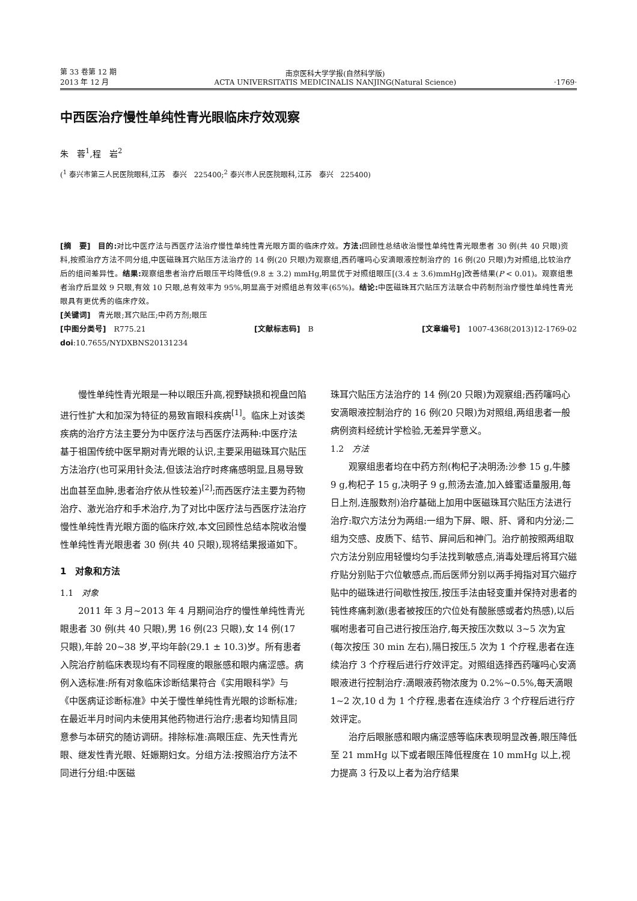第 33 卷第 12 期
2013 年 12 月
南京医科大学学报(自然科学版)
ACTA UNIVERSITATIS MEDICINALIS NANJING(Natural Science)
·1769·
中西医治疗慢性单纯性青光眼临床疗效观察
朱　蓉<sup>1</sup>,程　岩<sup>2</sup>
(<sup>1</sup> 泰兴市第三人民医院眼科,江苏　泰兴　225400;<sup>2</sup> 泰兴市人民医院眼科,江苏　泰兴　225400)
[摘　要]　目的: 对比中医疗法与西医疗法治疗慢性单纯性青光眼方面的临床疗效。方法: 回顾性总结收治慢性单纯性青光眼患者 30 例(共 40 只眼)资料,按照治疗方法不同分组,中医磁珠耳穴贴压方法治疗的 14 例(20 只眼)为观察组,西药噻吗心安滴眼液控制治疗的 16 例(20 只眼)为对照组,比较治疗后的组间差异性。结果: 观察组患者治疗后眼压平均降低(9.8 ± 3.2) mmHg,明显优于对照组眼压[(3.4 ± 3.6)mmHg]改善结果(P < 0.01)。观察组患者治疗后显效 9 只眼,有效 10 只眼,总有效率为 95%,明显高于对照组总有效率(65%)。结论: 中医磁珠耳穴贴压方法联合中药制剂治疗慢性单纯性青光眼具有更优秀的临床疗效。
[关键词]　青光眼;耳穴贴压;中药方剂;眼压
[中图分类号]　R775.21 [文献标志码]　B [文章编号]　1007-4368(2013)12-1769-02
doi:10.7655/NYDXBNS20131234
慢性单纯性青光眼是一种以眼压升高,视野缺损和视盘凹陷进行性扩大和加深为特征的易致盲眼科疾病<sup>[1]</sup>。临床上对该类疾病的治疗方法主要分为中医疗法与西医疗法两种:中医疗法基于祖国传统中医早期对青光眼的认识,主要采用磁珠耳穴贴压方法治疗(也可采用针灸法,但该法治疗时疼痛感明显,且易导致出血甚至血肿,患者治疗依从性较差)<sup>[2]</sup>;而西医疗法主要为药物治疗、激光治疗和手术治疗,为了对比中医疗法与西医疗法治疗慢性单纯性青光眼方面的临床疗效,本文回顾性总结本院收治慢性单纯性青光眼患者 30 例(共 40 只眼),现将结果报道如下。
1　对象和方法
1.1　对象
2011 年 3 月~2013 年 4 月期间治疗的慢性单纯性青光眼患者 30 例(共 40 只眼),男 16 例(23 只眼),女 14 例(17 只眼),年龄 20~38 岁,平均年龄(29.1 ± 10.3)岁。所有患者入院治疗前临床表现均有不同程度的眼胀感和眼内痛涩感。病例入选标准:所有对象临床诊断结果符合《实用眼科学》与《中医病证诊断标准》中关于慢性单纯性青光眼的诊断标准;在最近半月时间内未使用其他药物进行治疗;患者均知情且同意参与本研究的随访调研。排除标准:高眼压症、先天性青光眼、继发性青光眼、妊娠期妇女。分组方法:按照治疗方法不同进行分组:中医磁
珠耳穴贴压方法治疗的 14 例(20 只眼)为观察组;西药噻吗心安滴眼液控制治疗的 16 例(20 只眼)为对照组,两组患者一般病例资料经统计学检验,无差异学意义。
1.2　方法
观察组患者均在中药方剂(枸杞子决明汤:沙参 15 g,牛膝 9 g,枸杞子 15 g,决明子 9 g,煎汤去渣,加入蜂蜜适量服用,每日上剂,连服数剂)治疗基础上加用中医磁珠耳穴贴压方法进行治疗:取穴方法分为两组:一组为下屏、眼、肝、肾和内分泌;二组为交感、皮质下、结节、屏间后和神门。治疗前按照两组取穴方法分别应用轻慢均匀手法找到敏感点,消毒处理后将耳穴磁疗贴分别贴于穴位敏感点,而后医师分别以两手拇指对耳穴磁疗贴中的磁珠进行间歇性按压,按压手法由轻变重并保持对患者的钝性疼痛刺激(患者被按压的穴位处有酸胀感或者灼热感),以后嘱咐患者可自己进行按压治疗,每天按压次数以 3~5 次为宜(每次按压 30 min 左右),隔日按压,5 次为 1 个疗程,患者在连续治疗 3 个疗程后进行疗效评定。对照组选择西药噻吗心安滴眼液进行控制治疗:滴眼液药物浓度为 0.2%~0.5%,每天滴眼 1~2 次,10 d 为 1 个疗程,患者在连续治疗 3 个疗程后进行疗效评定。
治疗后眼胀感和眼内痛涩感等临床表现明显改善,眼压降低至 21 mmHg 以下或者眼压降低程度在 10 mmHg 以上,视力提高 3 行及以上者为治疗结果